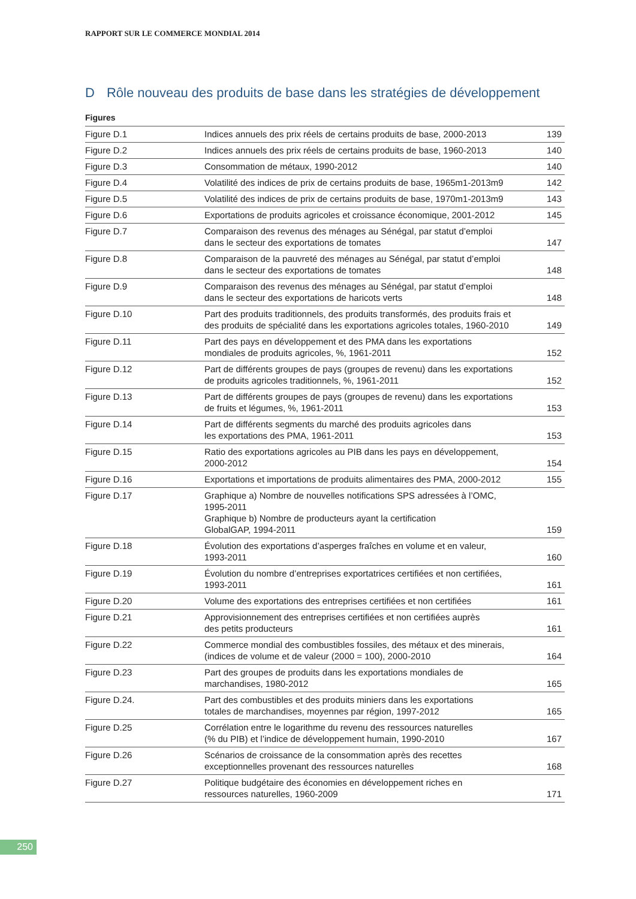RAPPORT SUR LE COMMERCE MONDIAL 2014
D Rôle nouveau des produits de base dans les stratégies de développement
Figures
| Figure D.1 | Indices annuels des prix réels de certains produits de base, 2000-2013 | 139 |
| Figure D.2 | Indices annuels des prix réels de certains produits de base, 1960-2013 | 140 |
| Figure D.3 | Consommation de métaux, 1990-2012 | 140 |
| Figure D.4 | Volatilité des indices de prix de certains produits de base, 1965m1-2013m9 | 142 |
| Figure D.5 | Volatilité des indices de prix de certains produits de base, 1970m1-2013m9 | 143 |
| Figure D.6 | Exportations de produits agricoles et croissance économique, 2001-2012 | 145 |
| Figure D.7 | Comparaison des revenus des ménages au Sénégal, par statut d’emploi dans le secteur des exportations de tomates | 147 |
| Figure D.8 | Comparaison de la pauvreté des ménages au Sénégal, par statut d’emploi dans le secteur des exportations de tomates | 148 |
| Figure D.9 | Comparaison des revenus des ménages au Sénégal, par statut d’emploi dans le secteur des exportations de haricots verts | 148 |
| Figure D.10 | Part des produits traditionnels, des produits transformés, des produits frais et des produits de spécialité dans les exportations agricoles totales, 1960-2010 | 149 |
| Figure D.11 | Part des pays en développement et des PMA dans les exportations mondiales de produits agricoles, %, 1961-2011 | 152 |
| Figure D.12 | Part de différents groupes de pays (groupes de revenu) dans les exportations de produits agricoles traditionnels, %, 1961-2011 | 152 |
| Figure D.13 | Part de différents groupes de pays (groupes de revenu) dans les exportations de fruits et légumes, %, 1961-2011 | 153 |
| Figure D.14 | Part de différents segments du marché des produits agricoles dans les exportations des PMA, 1961-2011 | 153 |
| Figure D.15 | Ratio des exportations agricoles au PIB dans les pays en développement, 2000-2012 | 154 |
| Figure D.16 | Exportations et importations de produits alimentaires des PMA, 2000-2012 | 155 |
| Figure D.17 | Graphique a) Nombre de nouvelles notifications SPS adressées à l’OMC, 1995-2011 Graphique b) Nombre de producteurs ayant la certification GlobalGAP, 1994-2011 | 159 |
| Figure D.18 | Évolution des exportations d’asperges fraîches en volume et en valeur, 1993-2011 | 160 |
| Figure D.19 | Évolution du nombre d’entreprises exportatrices certifiées et non certifiées, 1993-2011 | 161 |
| Figure D.20 | Volume des exportations des entreprises certifiées et non certifiées | 161 |
| Figure D.21 | Approvisionnement des entreprises certifiées et non certifiées auprès des petits producteurs | 161 |
| Figure D.22 | Commerce mondial des combustibles fossiles, des métaux et des minerais, (indices de volume et de valeur (2000 = 100), 2000-2010 | 164 |
| Figure D.23 | Part des groupes de produits dans les exportations mondiales de marchandises, 1980-2012 | 165 |
| Figure D.24. | Part des combustibles et des produits miniers dans les exportations totales de marchandises, moyennes par région, 1997-2012 | 165 |
| Figure D.25 | Corrélation entre le logarithme du revenu des ressources naturelles (% du PIB) et l’indice de développement humain, 1990-2010 | 167 |
| Figure D.26 | Scénarios de croissance de la consommation après des recettes exceptionnelles provenant des ressources naturelles | 168 |
| Figure D.27 | Politique budgétaire des économies en développement riches en ressources naturelles, 1960-2009 | 171 |
250